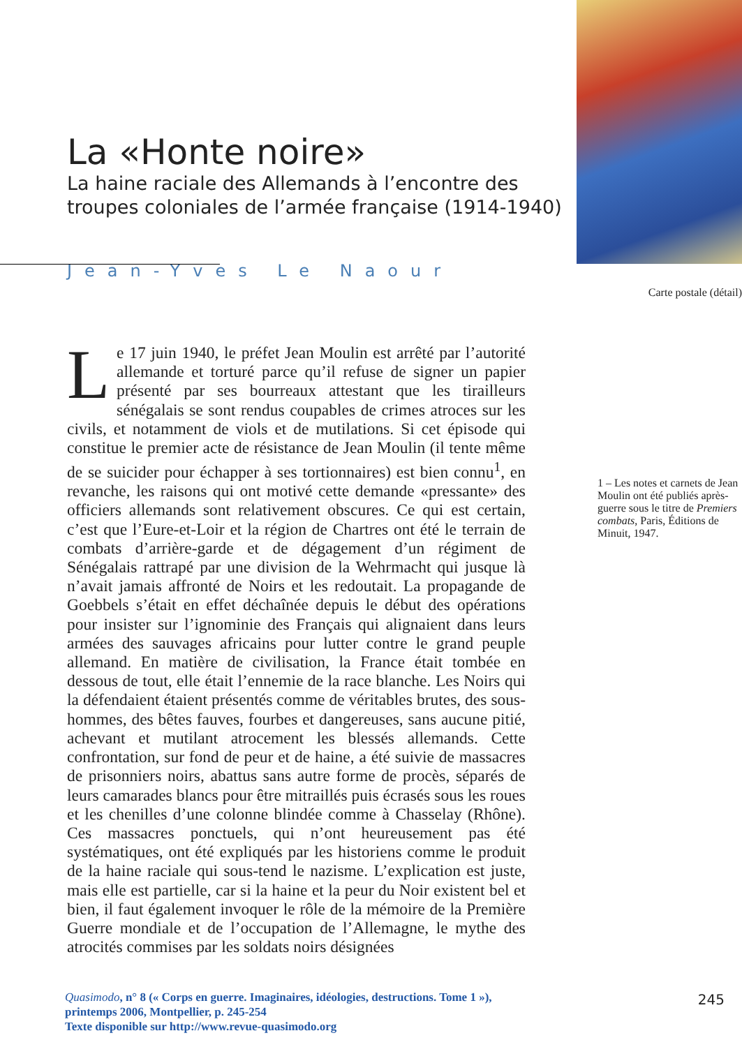La «Honte noire»
La haine raciale des Allemands à l’encontre des troupes coloniales de l’armée française (1914-1940)
Jean-Yves Le Naour
Le 17 juin 1940, le préfet Jean Moulin est arrêté par l’autorité allemande et torturé parce qu’il refuse de signer un papier présenté par ses bourreaux attestant que les tirailleurs sénégalais se sont rendus coupables de crimes atroces sur les civils, et notamment de viols et de mutilations. Si cet épisode qui constitue le premier acte de résistance de Jean Moulin (il tente même de se suicider pour échapper à ses tortionnaires) est bien connu<sup>1</sup>, en revanche, les raisons qui ont motivé cette demande «pressante» des officiers allemands sont relativement obscures. Ce qui est certain, c’est que l’Eure-et-Loir et la région de Chartres ont été le terrain de combats d’arrière-garde et de dégagement d’un régiment de Sénégalais rattrapé par une division de la Wehrmacht qui jusque là n’avait jamais affronté de Noirs et les redoutait. La propagande de Goebbels s’était en effet déchaînée depuis le début des opérations pour insister sur l’ignominie des Français qui alignaient dans leurs armées des sauvages africains pour lutter contre le grand peuple allemand. En matière de civilisation, la France était tombée en dessous de tout, elle était l’ennemie de la race blanche. Les Noirs qui la défendaient étaient présentés comme de véritables brutes, des sous-hommes, des bêtes fauves, fourbes et dangereuses, sans aucune pitié, achevant et mutilant atrocement les blessés allemands. Cette confrontation, sur fond de peur et de haine, a été suivie de massacres de prisonniers noirs, abattus sans autre forme de procès, séparés de leurs camarades blancs pour être mitraillés puis écrasés sous les roues et les chenilles d’une colonne blindée comme à Chasselay (Rhône). Ces massacres ponctuels, qui n’ont heureusement pas été systématiques, ont été expliqués par les historiens comme le produit de la haine raciale qui sous-tend le nazisme. L’explication est juste, mais elle est partielle, car si la haine et la peur du Noir existent bel et bien, il faut également invoquer le rôle de la mémoire de la Première Guerre mondiale et de l’occupation de l’Allemagne, le mythe des atrocités commises par les soldats noirs désignées
Carte postale (détail)
1 – Les notes et carnets de Jean Moulin ont été publiés après-guerre sous le titre de Premiers combats, Paris, Éditions de Minuit, 1947.
Quasimodo, n° 8 (« Corps en guerre. Imaginaires, idéologies, destructions. Tome 1 »),
printemps 2006, Montpellier, p. 245-254
Texte disponible sur http://www.revue-quasimodo.org
245